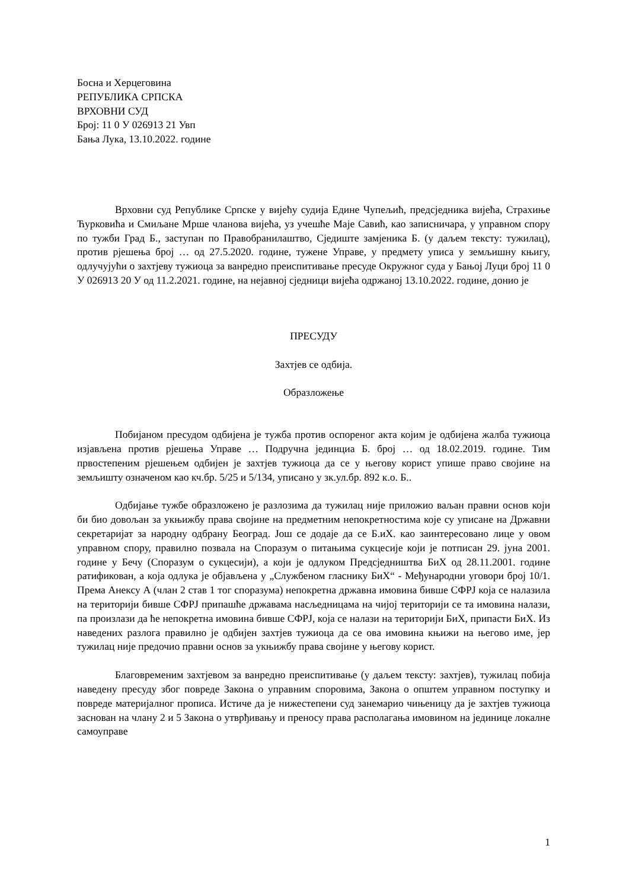Босна и Херцеговина
РЕПУБЛИКА СРПСКА
ВРХОВНИ СУД
Број: 11 0 У 026913 21 Увп
Бања Лука, 13.10.2022. године
Врховни суд Републике Српске у вијећу судија Един­е Чупељић, предсједника вијећа, Страхиње Ћурковића и Смиљане Мрше чланова вијећа, уз учешће Маје Савић, као записничара, у управном спору по тужби Град Б., заступан по Правобранилаштво, Сједиште замјеника Б. (у даљем тексту: тужилац), против рјешења број … од 27.5.2020. године, тужене Управе, у предмету уписа у земљишну књигу, одлучујући о захтјеву тужиоца за ванредно преиспитивање пресуде Окружног суда у Бањој Луци број 11 0 У 026913 20 У од 11.2.2021. године, на нејавној сједници вијећа одржаној 13.10.2022. године, донио је
ПРЕСУДУ
Захтјев се одбија.
Образложење
Побијаном пресудом одбијена је тужба против оспореног акта којим је одбијена жалба тужиоца изјављена против рјешења Управе … Подручна јединциа Б. број … од 18.02.2019. године. Тим првостепеним рјешењем одбијен је захтјев тужиоца да се у његову корист упише право својине на земљишту означеном као кч.бр. 5/25 и 5/134, уписано у зк.ул.бр. 892 к.о. Б..
Одбијање тужбе образложено је разлозима да тужилац није приложио ваљан правни основ који би био довољан за укњижбу права својине на предметним непокретностима које су уписане на Државни секретаријат за народну одбрану Београд. Још се додаје да се Б.иХ. као заинтересовано лице у овом управном спору, правилно позвала на Споразум о питањима сукцесије који је потписан 29. јуна 2001. године у Бечу (Споразум о сукцесији), а који је одлуком Предсједништва БиХ од 28.11.2001. године ратификован, а која одлука је објављена у „Службеном гласнику БиХ“ - Међународни уговори број 10/1. Према Анексу А (члан 2 став 1 тог споразума) непокретна државна имовина бивше СФРЈ која се налазила на територији бивше СФРЈ припашће државама насљедницама на чијој територији се та имовина налази, па произлази да ће непокретна имовина бивше СФРЈ, која се налази на територији БиХ, припасти БиХ. Из наведених разлога правилно је одбијен захтјев тужиоца да се ова имовина књижи на његово име, јер тужилац није предочио правни основ за укњижбу права својине у његову корист.
Благовременим захтјевом за ванредно преиспитивање (у даљем тексту: захтјев), тужилац побија наведену пресуду због повреде Закона о управним споровима, Закона о општем управном поступку и повреде материјалног прописа. Истиче да је нижестепени суд занемарио чињеницу да је захтјев тужиоца заснован на члану 2 и 5 Закона о утврђивању и преносу права располагања имовином на јединице локалне самоуправе
1